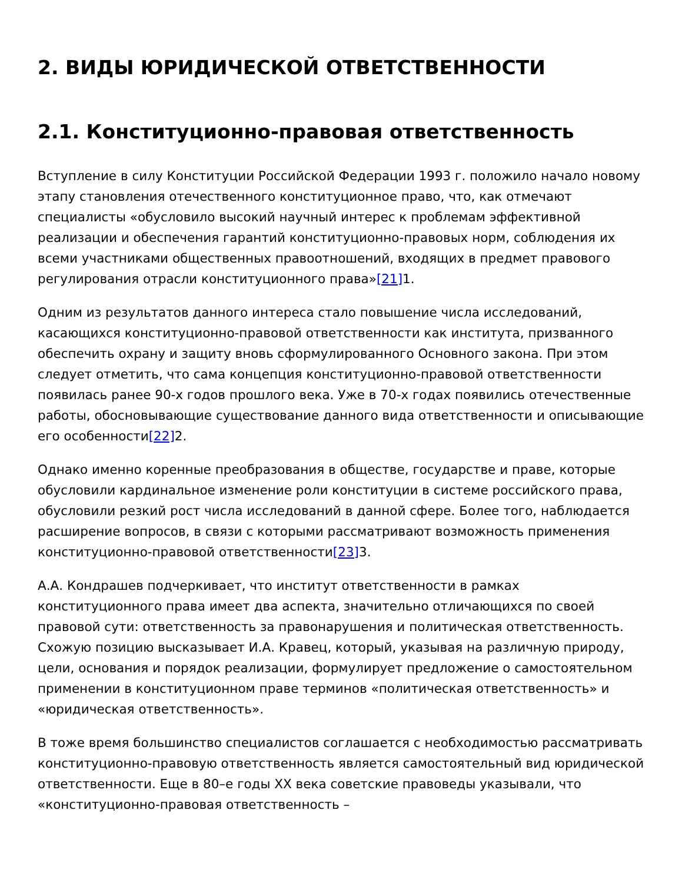2. ВИДЫ ЮРИДИЧЕСКОЙ ОТВЕТСТВЕННОСТИ
2.1. Конституционно-правовая ответственность
Вступление в силу Конституции Российской Федерации 1993 г. положило начало новому этапу становления отечественного конституционное право, что, как отмечают специалисты «обусловило высокий научный интерес к проблемам эффективной реализации и обеспечения гарантий конституционно-правовых норм, соблюдения их всеми участниками общественных правоотношений, входящих в предмет правового регулирования отрасли конституционного права»[21] 1.
Одним из результатов данного интереса стало повышение числа исследований, касающихся конституционно-правовой ответственности как института, призванного обеспечить охрану и защиту вновь сформулированного Основного закона. При этом следует отметить, что сама концепция конституционно-правовой ответственности появилась ранее 90-х годов прошлого века. Уже в 70-х годах появились отечественные работы, обосновывающие существование данного вида ответственности и описывающие его особенности[22] 2.
Однако именно коренные преобразования в обществе, государстве и праве, которые обусловили кардинальное изменение роли конституции в системе российского права, обусловили резкий рост числа исследований в данной сфере. Более того, наблюдается расширение вопросов, в связи с которыми рассматривают возможность применения конституционно-правовой ответственности[23] 3.
А.А. Кондрашев подчеркивает, что институт ответственности в рамках конституционного права имеет два аспекта, значительно отличающихся по своей правовой сути: ответственность за правонарушения и политическая ответственность. Схожую позицию высказывает И.А. Кравец, который, указывая на различную природу, цели, основания и порядок реализации, формулирует предложение о самостоятельном применении в конституционном праве терминов «политическая ответственность» и «юридическая ответственность».
В тоже время большинство специалистов соглашается с необходимостью рассматривать конституционно-правовую ответственность является самостоятельный вид юридической ответственности. Еще в 80–е годы XX века советские правоведы указывали, что «конституционно-правовая ответственность –